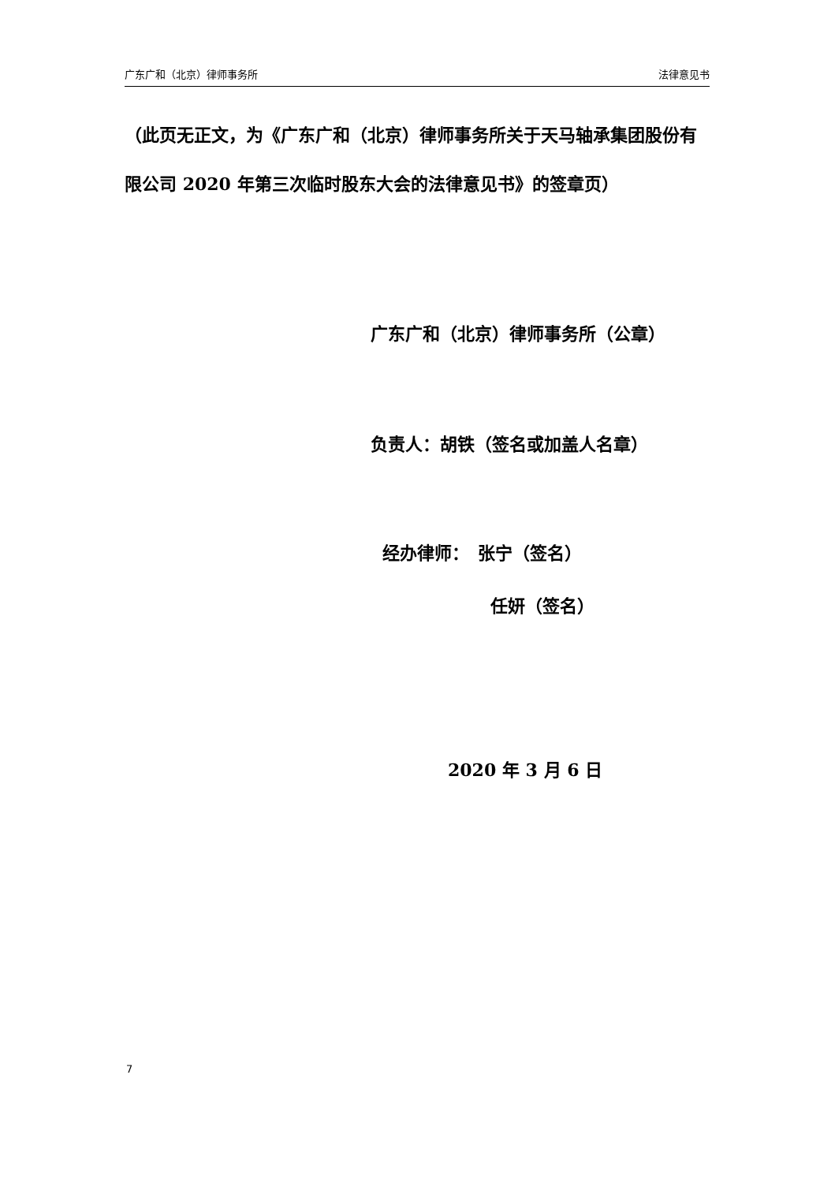广东广和（北京）律师事务所 法律意见书
（此页无正文，为《广东广和（北京）律师事务所关于天马轴承集团股份有限公司 2020 年第三次临时股东大会的法律意见书》的签章页）
广东广和（北京）律师事务所（公章）
负责人：胡铁（签名或加盖人名章）
经办律师：　张宁（签名）
任妍（签名）
2020 年 3 月 6 日
7